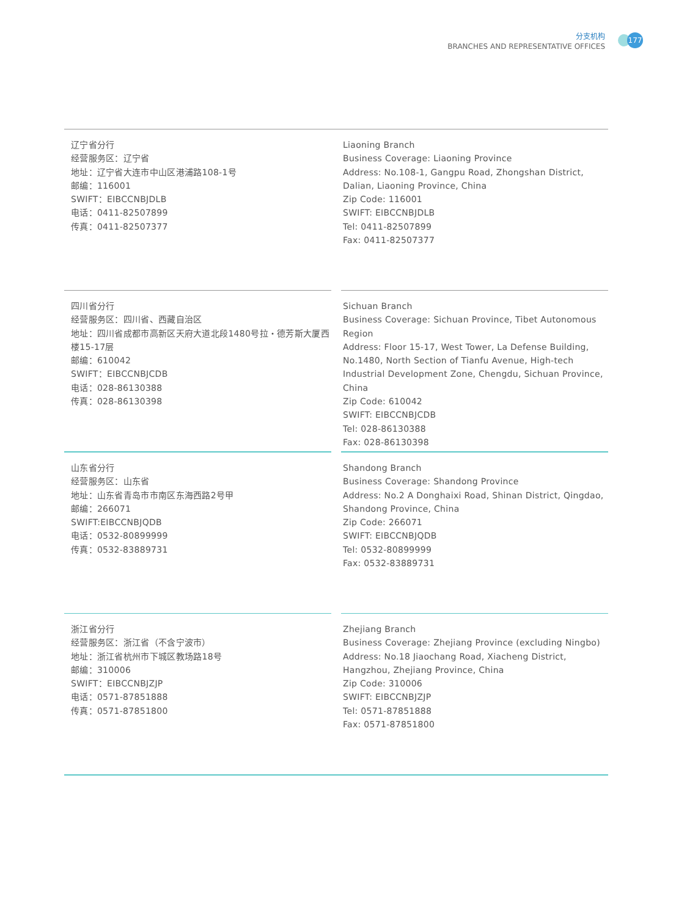177
分支机构
BRANCHES AND REPRESENTATIVE OFFICES
辽宁省分行
经营服务区：辽宁省
地址：辽宁省大连市中山区港浦路108-1号
邮编：116001
SWIFT：EIBCCNBJDLB
电话：0411-82507899
传真：0411-82507377
Liaoning Branch
Business Coverage: Liaoning Province
Address: No.108-1, Gangpu Road, Zhongshan District, Dalian, Liaoning Province, China
Zip Code: 116001
SWIFT: EIBCCNBJDLB
Tel: 0411-82507899
Fax: 0411-82507377
四川省分行
经营服务区：四川省、西藏自治区
地址：四川省成都市高新区天府大道北段1480号拉・德芳斯大厦西楼15-17层
邮编：610042
SWIFT：EIBCCNBJCDB
电话：028-86130388
传真：028-86130398
Sichuan Branch
Business Coverage: Sichuan Province, Tibet Autonomous Region
Address: Floor 15-17, West Tower, La Defense Building, No.1480, North Section of Tianfu Avenue, High-tech Industrial Development Zone, Chengdu, Sichuan Province, China
Zip Code: 610042
SWIFT: EIBCCNBJCDB
Tel: 028-86130388
Fax: 028-86130398
山东省分行
经营服务区：山东省
地址：山东省青岛市市南区东海西路2号甲
邮编：266071
SWIFT:EIBCCNBJQDB
电话：0532-80899999
传真：0532-83889731
Shandong Branch
Business Coverage: Shandong Province
Address: No.2 A Donghaixi Road, Shinan District, Qingdao, Shandong Province, China
Zip Code: 266071
SWIFT: EIBCCNBJQDB
Tel: 0532-80899999
Fax: 0532-83889731
浙江省分行
经营服务区：浙江省（不含宁波市）
地址：浙江省杭州市下城区教场路18号
邮编：310006
SWIFT：EIBCCNBJZJP
电话：0571-87851888
传真：0571-87851800
Zhejiang Branch
Business Coverage: Zhejiang Province (excluding Ningbo)
Address: No.18 Jiaochang Road, Xiacheng District, Hangzhou, Zhejiang Province, China
Zip Code: 310006
SWIFT: EIBCCNBJZJP
Tel: 0571-87851888
Fax: 0571-87851800